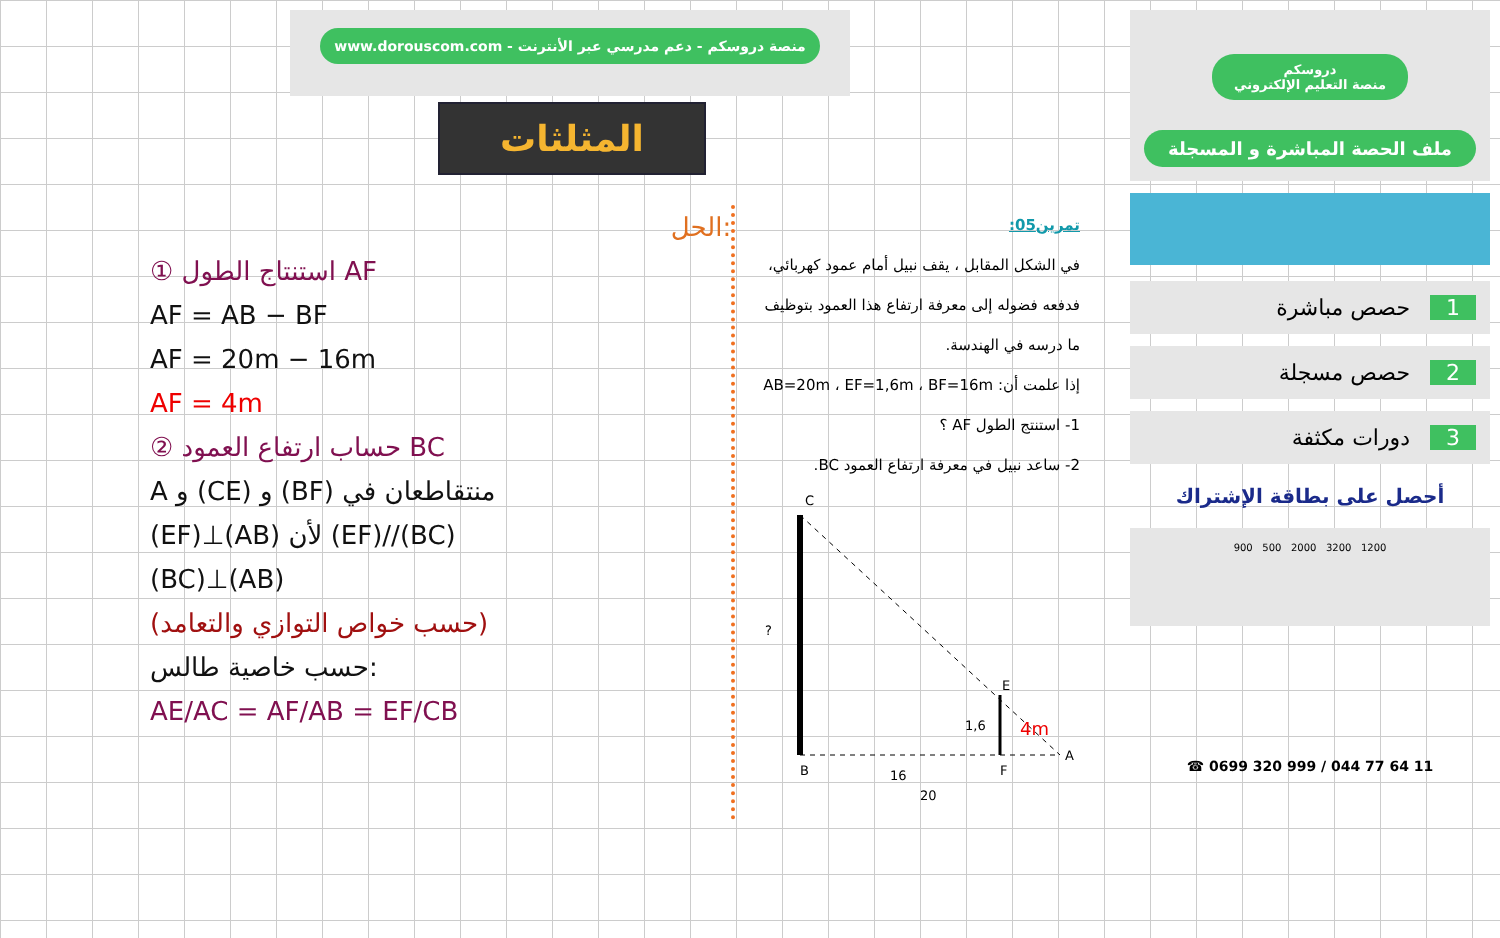www.dorouscom.com - منصة دروسكم - دعم مدرسي عبر الأنترنت
المثلثات
الحل:
① استنتاج الطول AF
AF = AB − BF
AF = 20m − 16m
AF = 4m
② حساب ارتفاع العمود BC
A و (CE) و (BF) منتقاطعان في
(EF)⊥(AB) لأن (EF)//(BC)
(BC)⊥(AB)
(حسب خواص التوازي والتعامد)
حسب خاصية طالس:
AE/AC = AF/AB = EF/CB
تمرين05:
في الشكل المقابل ، يقف نبيل أمام عمود كهربائي، فدفعه فضوله إلى معرفة ارتفاع هذا العمود بتوظيف ما درسه في الهندسة.
إذا علمت أن: AB=20m ، EF=1,6m ، BF=16m
1- استنتج الطول AF ؟
2- ساعد نبيل في معرفة ارتفاع العمود BC.
C
E
B
F
A
16
20
1,6
?
4m
دروسكم
منصة التعليم الإلكتروني
ملف الحصة المباشرة و المسجلة
1 حصص مباشرة
2 حصص مسجلة
3 دورات مكثفة
أحصل على بطاقة الإشتراك
1200 3200 2000 500 900
☎ 0699 320 999 / 044 77 64 11